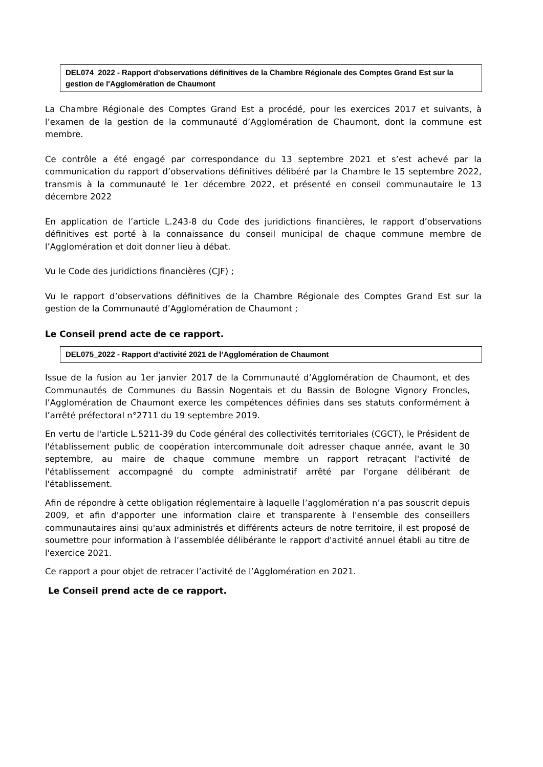DEL074_2022 - Rapport d'observations définitives de la Chambre Régionale des Comptes Grand Est sur la gestion de l'Agglomération de Chaumont
La Chambre Régionale des Comptes Grand Est a procédé, pour les exercices 2017 et suivants, à l’examen de la gestion de la communauté d’Agglomération de Chaumont, dont la commune est membre.
Ce contrôle a été engagé par correspondance du 13 septembre 2021 et s’est achevé par la communication du rapport d’observations définitives délibéré par la Chambre le 15 septembre 2022, transmis à la communauté le 1er décembre 2022, et présenté en conseil communautaire le 13 décembre 2022
En application de l’article L.243-8 du Code des juridictions financières, le rapport d’observations définitives est porté à la connaissance du conseil municipal de chaque commune membre de l’Agglomération et doit donner lieu à débat.
Vu le Code des juridictions financières (CJF) ;
Vu le rapport d’observations définitives de la Chambre Régionale des Comptes Grand Est sur la gestion de la Communauté d’Agglomération de Chaumont ;
Le Conseil prend acte de ce rapport.
DEL075_2022 - Rapport d’activité 2021 de l’Agglomération de Chaumont
Issue de la fusion au 1er janvier 2017 de la Communauté d’Agglomération de Chaumont, et des Communautés de Communes du Bassin Nogentais et du Bassin de Bologne Vignory Froncles, l’Agglomération de Chaumont exerce les compétences définies dans ses statuts conformément à l’arrêté préfectoral n°2711 du 19 septembre 2019.
En vertu de l'article L.5211-39 du Code général des collectivités territoriales (CGCT), le Président de l'établissement public de coopération intercommunale doit adresser chaque année, avant le 30 septembre, au maire de chaque commune membre un rapport retraçant l'activité de l'établissement accompagné du compte administratif arrêté par l'organe délibérant de l'établissement.
Afin de répondre à cette obligation réglementaire à laquelle l’agglomération n’a pas souscrit depuis 2009, et afin d'apporter une information claire et transparente à l'ensemble des conseillers communautaires ainsi qu'aux administrés et différents acteurs de notre territoire, il est proposé de soumettre pour information à l’assemblée délibérante le rapport d'activité annuel établi au titre de l'exercice 2021.
Ce rapport a pour objet de retracer l’activité de l’Agglomération en 2021.
Le Conseil prend acte de ce rapport.